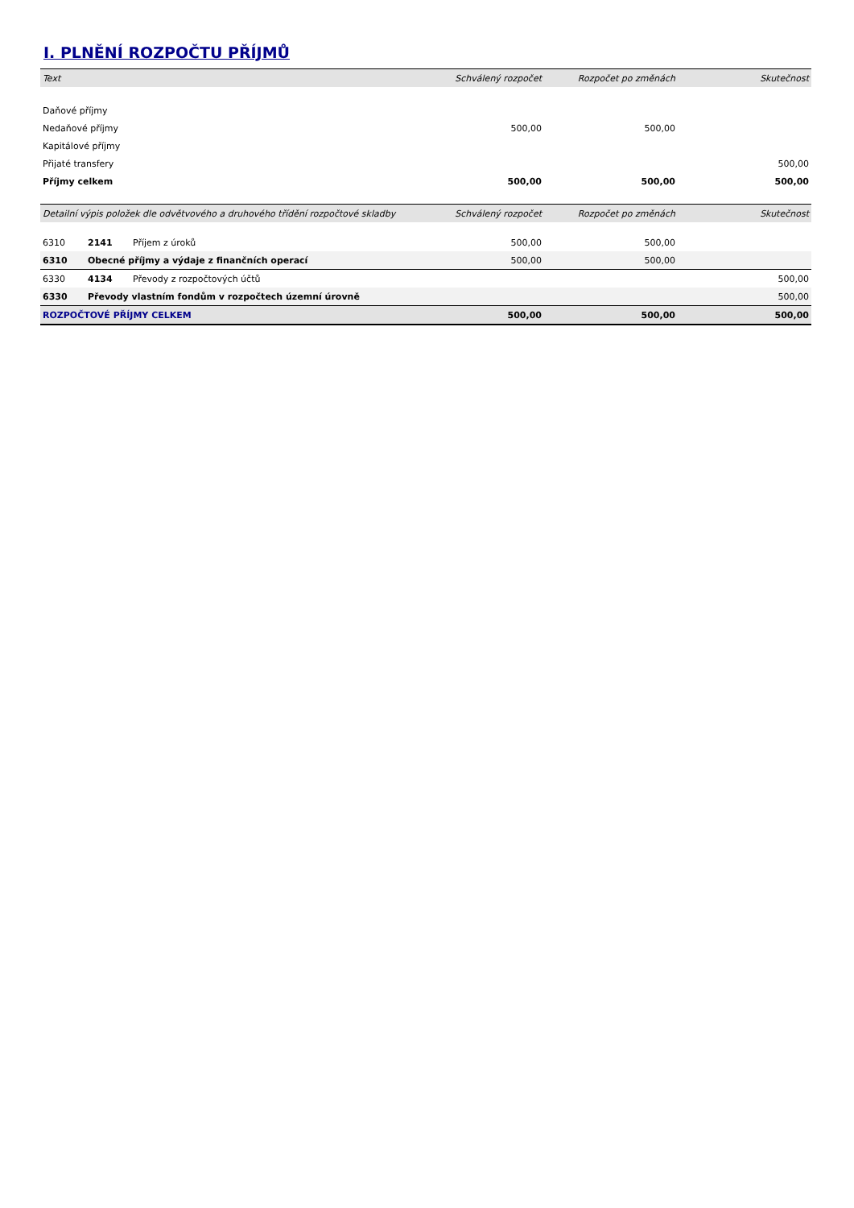I. PLNĚNÍ ROZPOČTU PŘÍJMŮ
| Text | Schválený rozpočet | Rozpočet po změnách | Skutečnost |
| --- | --- | --- | --- |
| Daňové příjmy | | | |
| Nedaňové příjmy | 500,00 | 500,00 | |
| Kapitálové příjmy | | | |
| Přijaté transfery | | | 500,00 |
| Příjmy celkem | 500,00 | 500,00 | 500,00 |
| Detailní výpis položek dle odvětvového a druhového třídění rozpočtové skladby | | | Schválený rozpočet | Rozpočet po změnách | Skutečnost |
| --- | --- | --- | --- | --- | --- |
| 6310 | 2141 | Příjem z úroků | 500,00 | 500,00 | |
| 6310 | Obecné příjmy a výdaje z finančních operací | | 500,00 | 500,00 | |
| 6330 | 4134 | Převody z rozpočtových účtů | | | 500,00 |
| 6330 | Převody vlastním fondům v rozpočtech územní úrovně | | | | 500,00 |
| ROZPOČTOVÉ PŘÍJMY CELKEM | | | 500,00 | 500,00 | 500,00 |